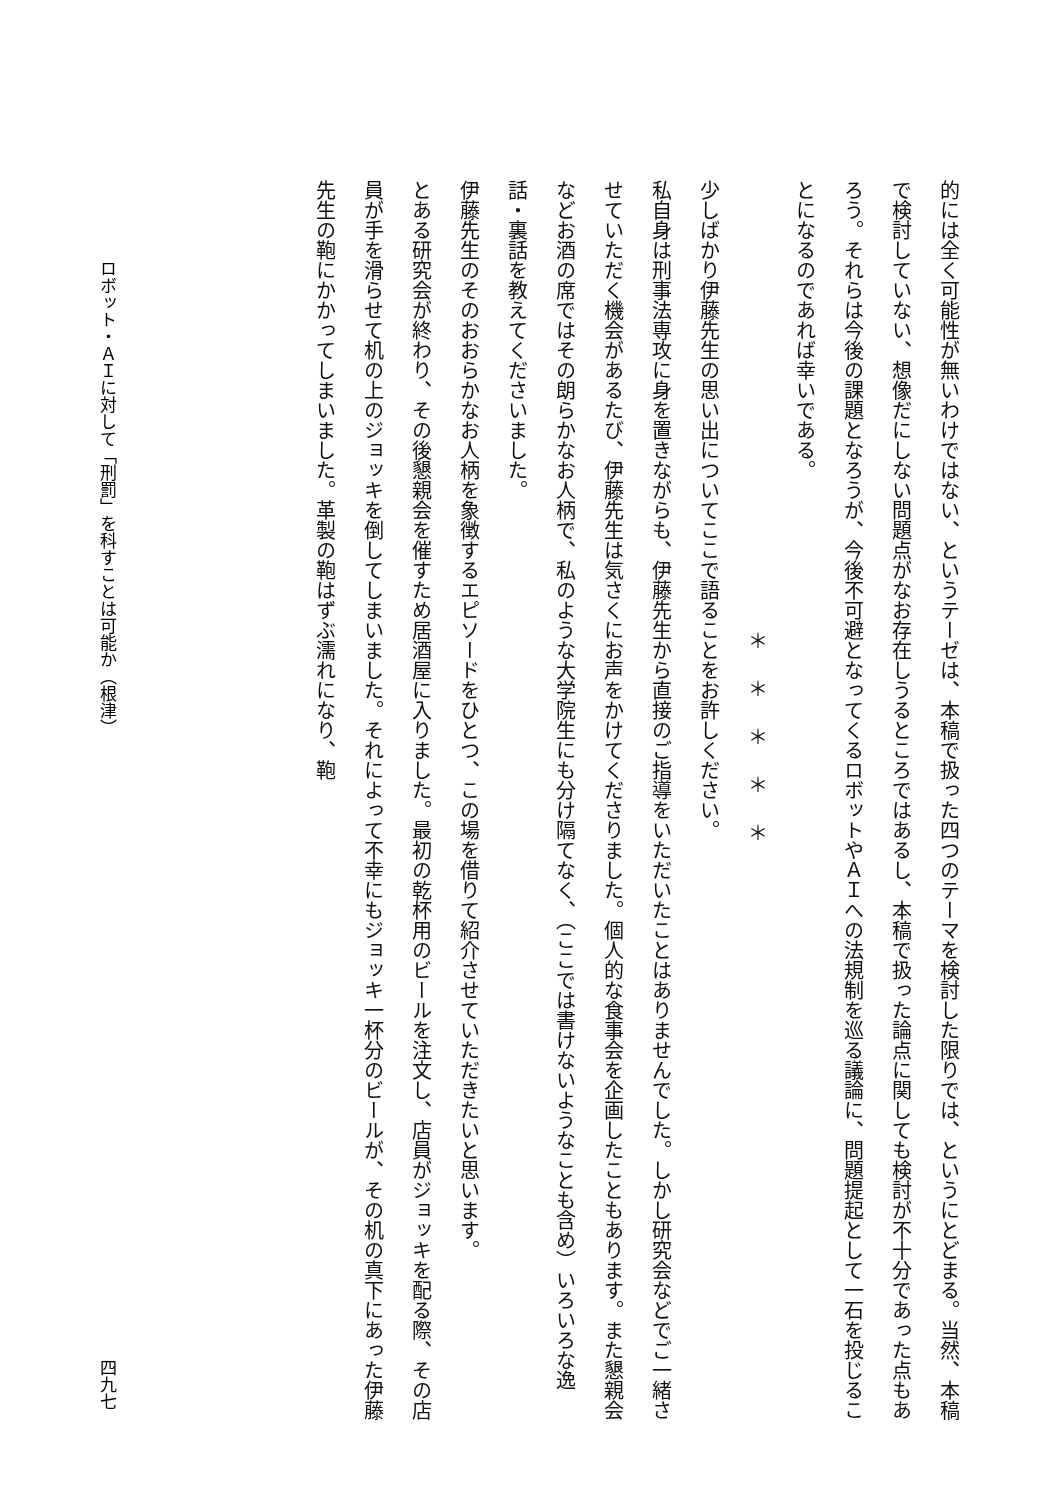的には全く可能性が無いわけではない、というテーゼは、本稿で扱った四つのテーマを検討した限りでは、というにとどまる。当然、本稿で検討していない、想像だにしない問題点がなお存在しうるところではあるし、本稿で扱った論点に関しても検討が不十分であった点もあろう。それらは今後の課題となろうが、今後不可避となってくるロボットやＡＩへの法規制を巡る議論に、問題提起として一石を投じることになるのであれば幸いである。
＊＊＊＊＊
少しばかり伊藤先生の思い出についてここで語ることをお許しください。
私自身は刑事法専攻に身を置きながらも、伊藤先生から直接のご指導をいただいたことはありませんでした。しかし研究会などでご一緒させていただく機会があるたび、伊藤先生は気さくにお声をかけてくださりました。個人的な食事会を企画したこともあります。また懇親会などお酒の席ではその朗らかなお人柄で、私のような大学院生にも分け隔てなく、（ここでは書けないようなことも含め）いろいろな逸話・裏話を教えてくださいました。
伊藤先生のそのおおらかなお人柄を象徴するエピソードをひとつ、この場を借りて紹介させていただきたいと思います。
とある研究会が終わり、その後懇親会を催すため居酒屋に入りました。最初の乾杯用のビールを注文し、店員がジョッキを配る際、その店員が手を滑らせて机の上のジョッキを倒してしまいました。それによって不幸にもジョッキ一杯分のビールが、その机の真下にあった伊藤先生の鞄にかかってしまいました。革製の鞄はずぶ濡れになり、鞄
ロボット・ＡＩに対して「刑罰」を科すことは可能か（根津） 四九七